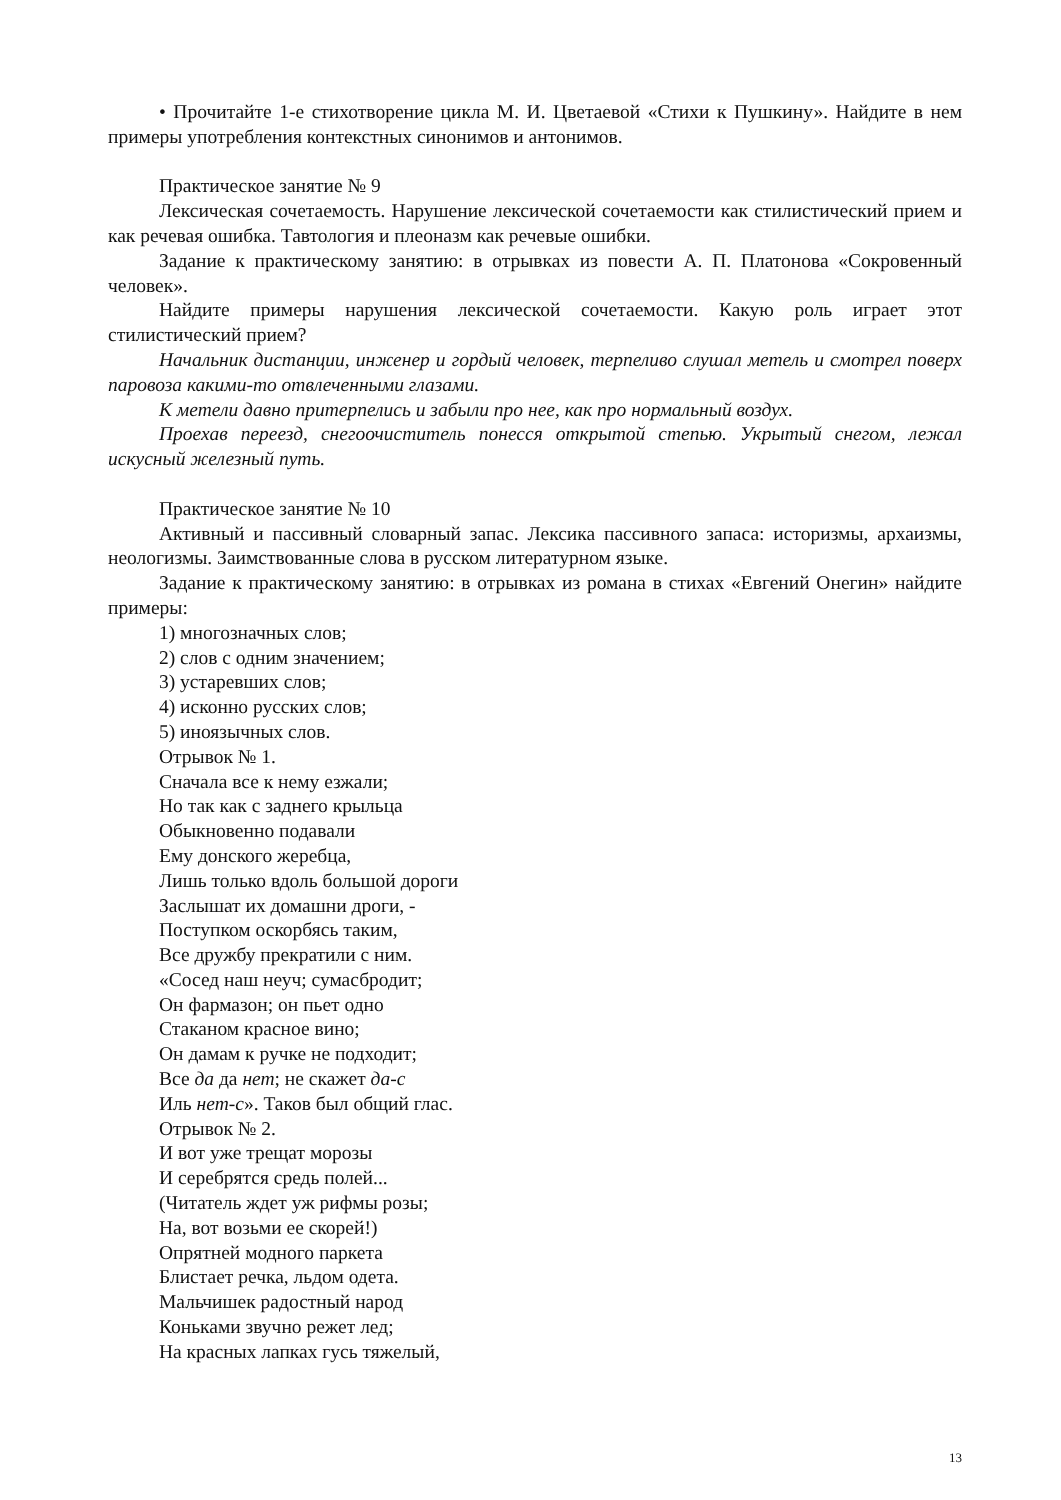• Прочитайте 1-е стихотворение цикла М. И. Цветаевой «Стихи к Пушкину». Найдите в нем примеры употребления контекстных синонимов и антонимов.
Практическое занятие № 9
Лексическая сочетаемость. Нарушение лексической сочетаемости как стилистический прием и как речевая ошибка. Тавтология и плеоназм как речевые ошибки.
Задание к практическому занятию: в отрывках из повести А. П. Платонова «Сокровенный человек».
Найдите примеры нарушения лексической сочетаемости. Какую роль играет этот стилистический прием?
Начальник дистанции, инженер и гордый человек, терпеливо слушал метель и смотрел поверх паровоза какими-то отвлеченными глазами.
К метели давно притерпелись и забыли про нее, как про нормальный воздух.
Проехав переезд, снегоочиститель понесся открытой степью. Укрытый снегом, лежал искусный железный путь.
Практическое занятие № 10
Активный и пассивный словарный запас. Лексика пассивного запаса: историзмы, архаизмы, неологизмы. Заимствованные слова в русском литературном языке.
Задание к практическому занятию: в отрывках из романа в стихах «Евгений Онегин» найдите примеры:
1) многозначных слов;
2) слов с одним значением;
3) устаревших слов;
4) исконно русских слов;
5) иноязычных слов.
Отрывок № 1.
Сначала все к нему езжали;
Но так как с заднего крыльца
Обыкновенно подавали
Ему донского жеребца,
Лишь только вдоль большой дороги
Заслышат их домашни дроги, -
Поступком оскорбясь таким,
Все дружбу прекратили с ним.
«Сосед наш неуч; сумасбродит;
Он фармазон; он пьет одно
Стаканом красное вино;
Он дамам к ручке не подходит;
Все да да нет; не скажет да-с
Иль нет-с». Таков был общий глас.
Отрывок № 2.
И вот уже трещат морозы
И серебрятся средь полей...
(Читатель ждет уж рифмы розы;
На, вот возьми ее скорей!)
Опрятней модного паркета
Блистает речка, льдом одета.
Мальчишек радостный народ
Коньками звучно режет лед;
На красных лапках гусь тяжелый,
13